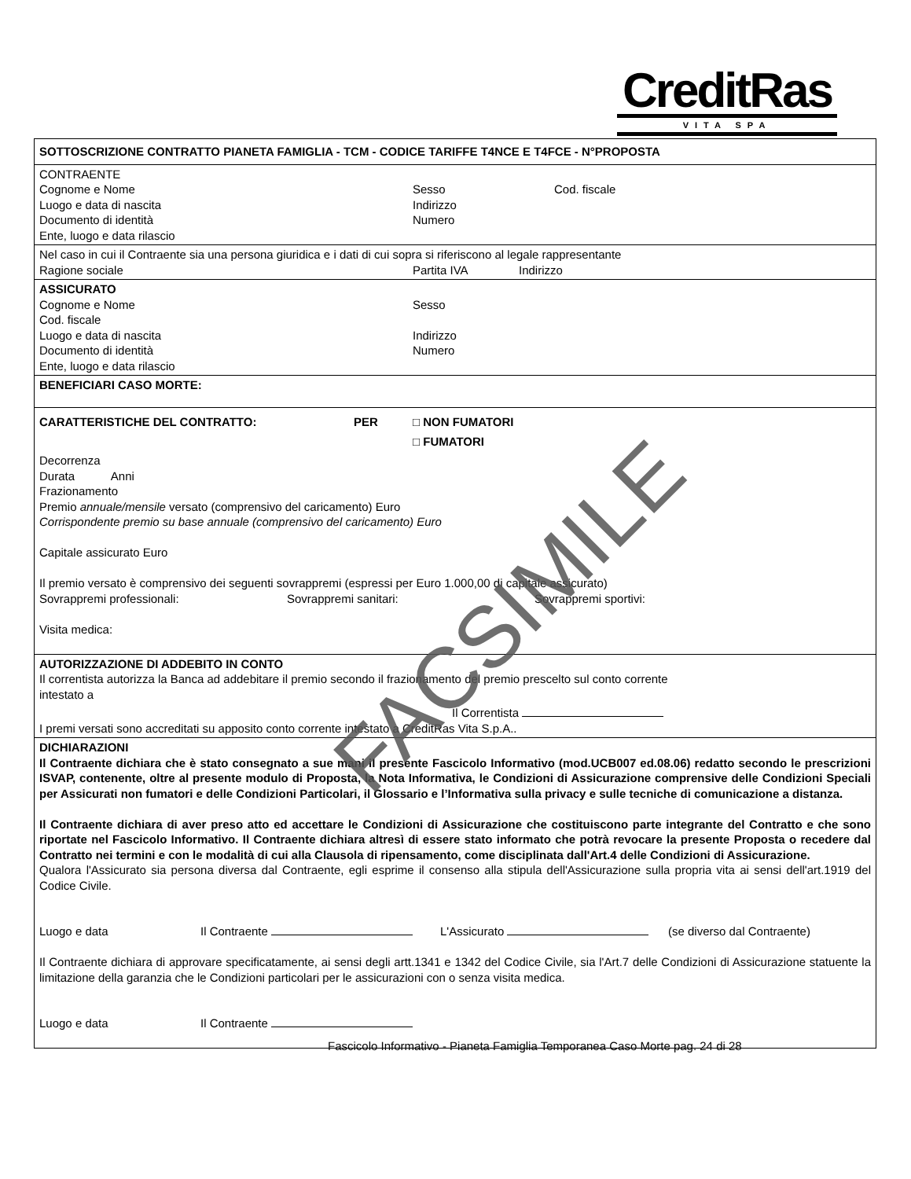CreditRas
VITA SPA
SOTTOSCRIZIONE CONTRATTO PIANETA FAMIGLIA - TCM - CODICE TARIFFE T4NCE E T4FCE - N°PROPOSTA
CONTRAENTE
Cognome e Nome Sesso Cod. fiscale
Luogo e data di nascita Indirizzo
Documento di identità Numero
Ente, luogo e data rilascio
Nel caso in cui il Contraente sia una persona giuridica e i dati di cui sopra si riferiscono al legale rappresentante
Ragione sociale Partita IVA Indirizzo
ASSICURATO
Cognome e Nome Sesso
Cod. fiscale
Luogo e data di nascita Indirizzo
Documento di identità Numero
Ente, luogo e data rilascio
BENEFICIARI CASO MORTE:
CARATTERISTICHE DEL CONTRATTO: PER □ NON FUMATORI
□ FUMATORI
Decorrenza
Durata Anni
Frazionamento
Premio annuale/mensile versato (comprensivo del caricamento) Euro
Corrispondente premio su base annuale (comprensivo del caricamento) Euro
Capitale assicurato Euro
Il premio versato è comprensivo dei seguenti sovrappremi (espressi per Euro 1.000,00 di capitale assicurato)
Sovrappremi professionali: Sovrappremi sanitari: Sovrappremi sportivi:
Visita medica:
AUTORIZZAZIONE DI ADDEBITO IN CONTO
Il correntista autorizza la Banca ad addebitare il premio secondo il frazionamento del premio prescelto sul conto corrente
intestato a
Il Correntista
I premi versati sono accreditati su apposito conto corrente intestato a CreditRas Vita S.p.A..
DICHIARAZIONI
Il Contraente dichiara che è stato consegnato a sue mani il presente Fascicolo Informativo (mod.UCB007 ed.08.06) redatto secondo le prescrizioni ISVAP, contenente, oltre al presente modulo di Proposta, la Nota Informativa, le Condizioni di Assicurazione comprensive delle Condizioni Speciali per Assicurati non fumatori e delle Condizioni Particolari, il Glossario e l’Informativa sulla privacy e sulle tecniche di comunicazione a distanza.
Il Contraente dichiara di aver preso atto ed accettare le Condizioni di Assicurazione che costituiscono parte integrante del Contratto e che sono riportate nel Fascicolo Informativo. Il Contraente dichiara altresì di essere stato informato che potrà revocare la presente Proposta o recedere dal Contratto nei termini e con le modalità di cui alla Clausola di ripensamento, come disciplinata dall'Art.4 delle Condizioni di Assicurazione.
Qualora l'Assicurato sia persona diversa dal Contraente, egli esprime il consenso alla stipula dell'Assicurazione sulla propria vita ai sensi dell'art.1919 del Codice Civile.
Luogo e data Il Contraente L'Assicurato (se diverso dal Contraente)
Il Contraente dichiara di approvare specificatamente, ai sensi degli artt.1341 e 1342 del Codice Civile, sia l'Art.7 delle Condizioni di Assicurazione statuente la limitazione della garanzia che le Condizioni particolari per le assicurazioni con o senza visita medica.
Luogo e data Il Contraente
FACSIMILE
Fascicolo Informativo - Pianeta Famiglia Temporanea Caso Morte pag. 24 di 28